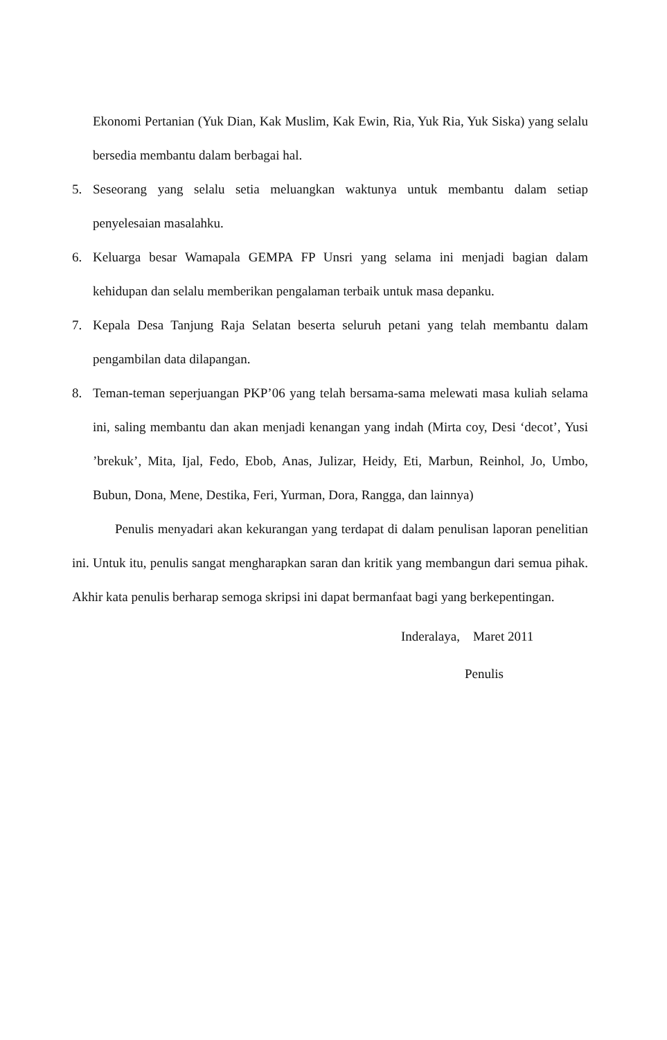Ekonomi Pertanian (Yuk Dian, Kak Muslim, Kak Ewin, Ria, Yuk Ria, Yuk Siska) yang selalu bersedia membantu dalam berbagai hal.
5. Seseorang yang selalu setia meluangkan waktunya untuk membantu dalam setiap penyelesaian masalahku.
6. Keluarga besar Wamapala GEMPA FP Unsri yang selama ini menjadi bagian dalam kehidupan dan selalu memberikan pengalaman terbaik untuk masa depanku.
7. Kepala Desa Tanjung Raja Selatan beserta seluruh petani yang telah membantu dalam pengambilan data dilapangan.
8. Teman-teman seperjuangan PKP’06 yang telah bersama-sama melewati masa kuliah selama ini, saling membantu dan akan menjadi kenangan yang indah (Mirta coy, Desi ‘decot’, Yusi ’brekuk’, Mita, Ijal, Fedo, Ebob, Anas, Julizar, Heidy, Eti, Marbun, Reinhol, Jo, Umbo, Bubun, Dona, Mene, Destika, Feri, Yurman, Dora, Rangga, dan lainnya)
Penulis menyadari akan kekurangan yang terdapat di dalam penulisan laporan penelitian ini. Untuk itu, penulis sangat mengharapkan saran dan kritik yang membangun dari semua pihak. Akhir kata penulis berharap semoga skripsi ini dapat bermanfaat bagi yang berkepentingan.
Inderalaya, Maret 2011
Penulis